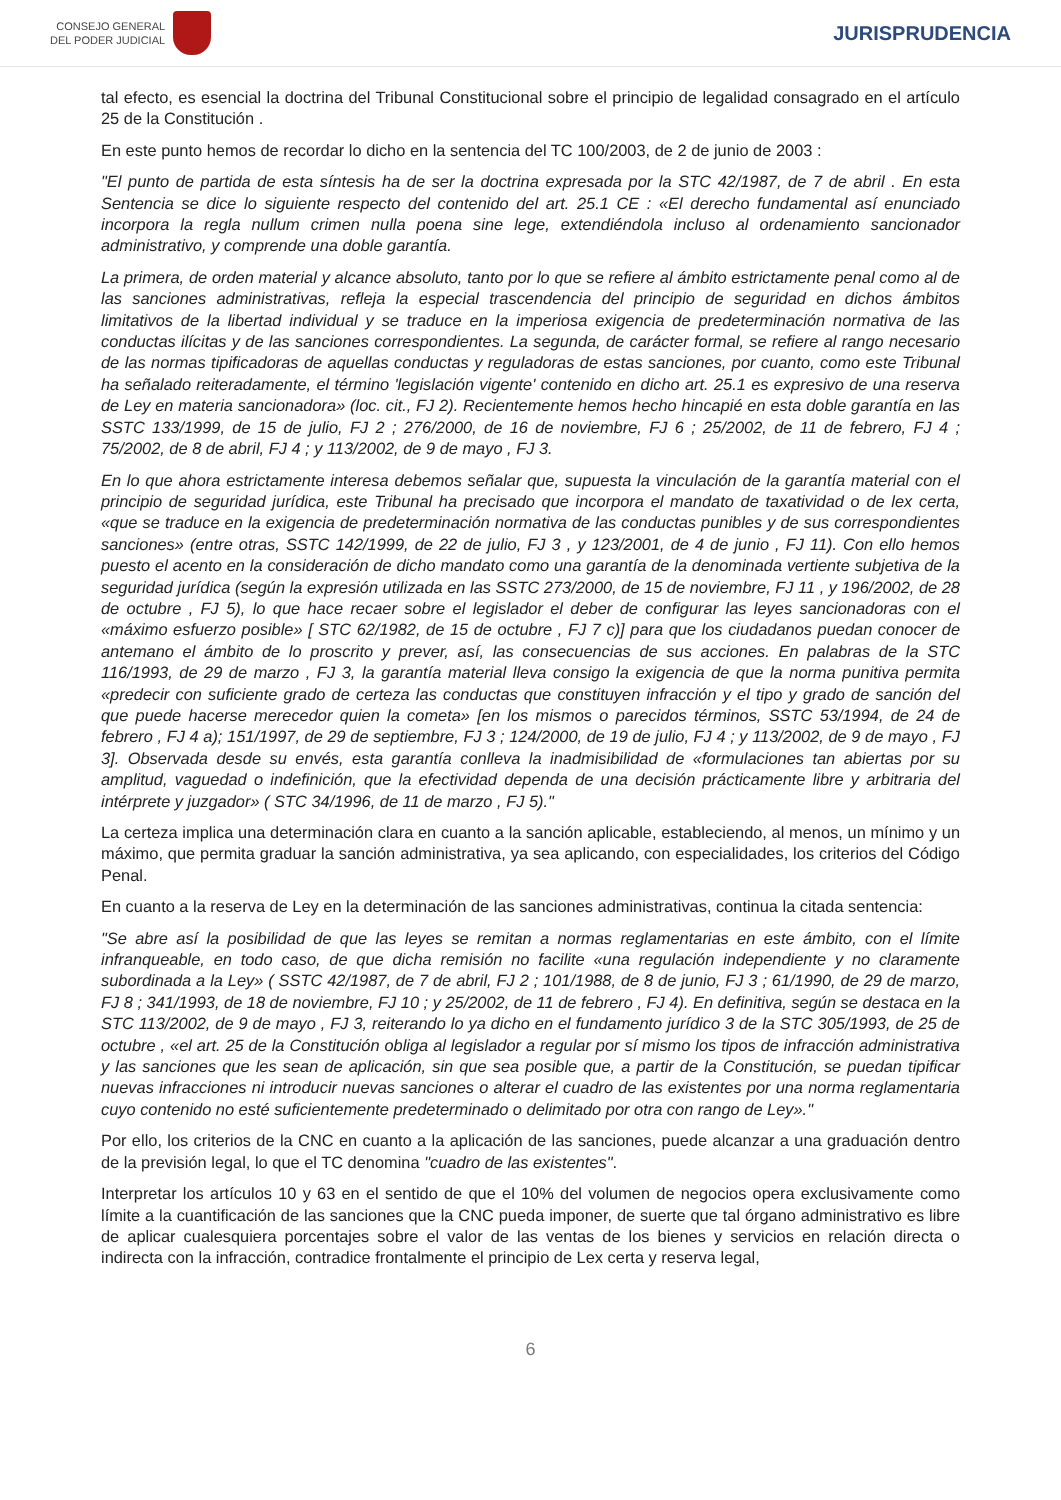CONSEJO GENERAL
DEL PODER JUDICIAL
JURISPRUDENCIA
tal efecto, es esencial la doctrina del Tribunal Constitucional sobre el principio de legalidad consagrado en el artículo 25 de la Constitución .
En este punto hemos de recordar lo dicho en la sentencia del TC 100/2003, de 2 de junio de 2003 :
"El punto de partida de esta síntesis ha de ser la doctrina expresada por la STC 42/1987, de 7 de abril . En esta Sentencia se dice lo siguiente respecto del contenido del art. 25.1 CE : «El derecho fundamental así enunciado incorpora la regla nullum crimen nulla poena sine lege, extendiéndola incluso al ordenamiento sancionador administrativo, y comprende una doble garantía.
La primera, de orden material y alcance absoluto, tanto por lo que se refiere al ámbito estrictamente penal como al de las sanciones administrativas, refleja la especial trascendencia del principio de seguridad en dichos ámbitos limitativos de la libertad individual y se traduce en la imperiosa exigencia de predeterminación normativa de las conductas ilícitas y de las sanciones correspondientes. La segunda, de carácter formal, se refiere al rango necesario de las normas tipificadoras de aquellas conductas y reguladoras de estas sanciones, por cuanto, como este Tribunal ha señalado reiteradamente, el término 'legislación vigente' contenido en dicho art. 25.1 es expresivo de una reserva de Ley en materia sancionadora» (loc. cit., FJ 2). Recientemente hemos hecho hincapié en esta doble garantía en las SSTC 133/1999, de 15 de julio, FJ 2 ; 276/2000, de 16 de noviembre, FJ 6 ; 25/2002, de 11 de febrero, FJ 4 ; 75/2002, de 8 de abril, FJ 4 ; y 113/2002, de 9 de mayo , FJ 3.
En lo que ahora estrictamente interesa debemos señalar que, supuesta la vinculación de la garantía material con el principio de seguridad jurídica, este Tribunal ha precisado que incorpora el mandato de taxatividad o de lex certa, «que se traduce en la exigencia de predeterminación normativa de las conductas punibles y de sus correspondientes sanciones» (entre otras, SSTC 142/1999, de 22 de julio, FJ 3 , y 123/2001, de 4 de junio , FJ 11). Con ello hemos puesto el acento en la consideración de dicho mandato como una garantía de la denominada vertiente subjetiva de la seguridad jurídica (según la expresión utilizada en las SSTC 273/2000, de 15 de noviembre, FJ 11 , y 196/2002, de 28 de octubre , FJ 5), lo que hace recaer sobre el legislador el deber de configurar las leyes sancionadoras con el «máximo esfuerzo posible» [ STC 62/1982, de 15 de octubre , FJ 7 c)] para que los ciudadanos puedan conocer de antemano el ámbito de lo proscrito y prever, así, las consecuencias de sus acciones. En palabras de la STC 116/1993, de 29 de marzo , FJ 3, la garantía material lleva consigo la exigencia de que la norma punitiva permita «predecir con suficiente grado de certeza las conductas que constituyen infracción y el tipo y grado de sanción del que puede hacerse merecedor quien la cometa» [en los mismos o parecidos términos, SSTC 53/1994, de 24 de febrero , FJ 4 a); 151/1997, de 29 de septiembre, FJ 3 ; 124/2000, de 19 de julio, FJ 4 ; y 113/2002, de 9 de mayo , FJ 3]. Observada desde su envés, esta garantía conlleva la inadmisibilidad de «formulaciones tan abiertas por su amplitud, vaguedad o indefinición, que la efectividad dependa de una decisión prácticamente libre y arbitraria del intérprete y juzgador» ( STC 34/1996, de 11 de marzo , FJ 5)."
La certeza implica una determinación clara en cuanto a la sanción aplicable, estableciendo, al menos, un mínimo y un máximo, que permita graduar la sanción administrativa, ya sea aplicando, con especialidades, los criterios del Código Penal.
En cuanto a la reserva de Ley en la determinación de las sanciones administrativas, continua la citada sentencia:
"Se abre así la posibilidad de que las leyes se remitan a normas reglamentarias en este ámbito, con el límite infranqueable, en todo caso, de que dicha remisión no facilite «una regulación independiente y no claramente subordinada a la Ley» ( SSTC 42/1987, de 7 de abril, FJ 2 ; 101/1988, de 8 de junio, FJ 3 ; 61/1990, de 29 de marzo, FJ 8 ; 341/1993, de 18 de noviembre, FJ 10 ; y 25/2002, de 11 de febrero , FJ 4). En definitiva, según se destaca en la STC 113/2002, de 9 de mayo , FJ 3, reiterando lo ya dicho en el fundamento jurídico 3 de la STC 305/1993, de 25 de octubre , «el art. 25 de la Constitución obliga al legislador a regular por sí mismo los tipos de infracción administrativa y las sanciones que les sean de aplicación, sin que sea posible que, a partir de la Constitución, se puedan tipificar nuevas infracciones ni introducir nuevas sanciones o alterar el cuadro de las existentes por una norma reglamentaria cuyo contenido no esté suficientemente predeterminado o delimitado por otra con rango de Ley»."
Por ello, los criterios de la CNC en cuanto a la aplicación de las sanciones, puede alcanzar a una graduación dentro de la previsión legal, lo que el TC denomina "cuadro de las existentes".
Interpretar los artículos 10 y 63 en el sentido de que el 10% del volumen de negocios opera exclusivamente como límite a la cuantificación de las sanciones que la CNC pueda imponer, de suerte que tal órgano administrativo es libre de aplicar cualesquiera porcentajes sobre el valor de las ventas de los bienes y servicios en relación directa o indirecta con la infracción, contradice frontalmente el principio de Lex certa y reserva legal,
6